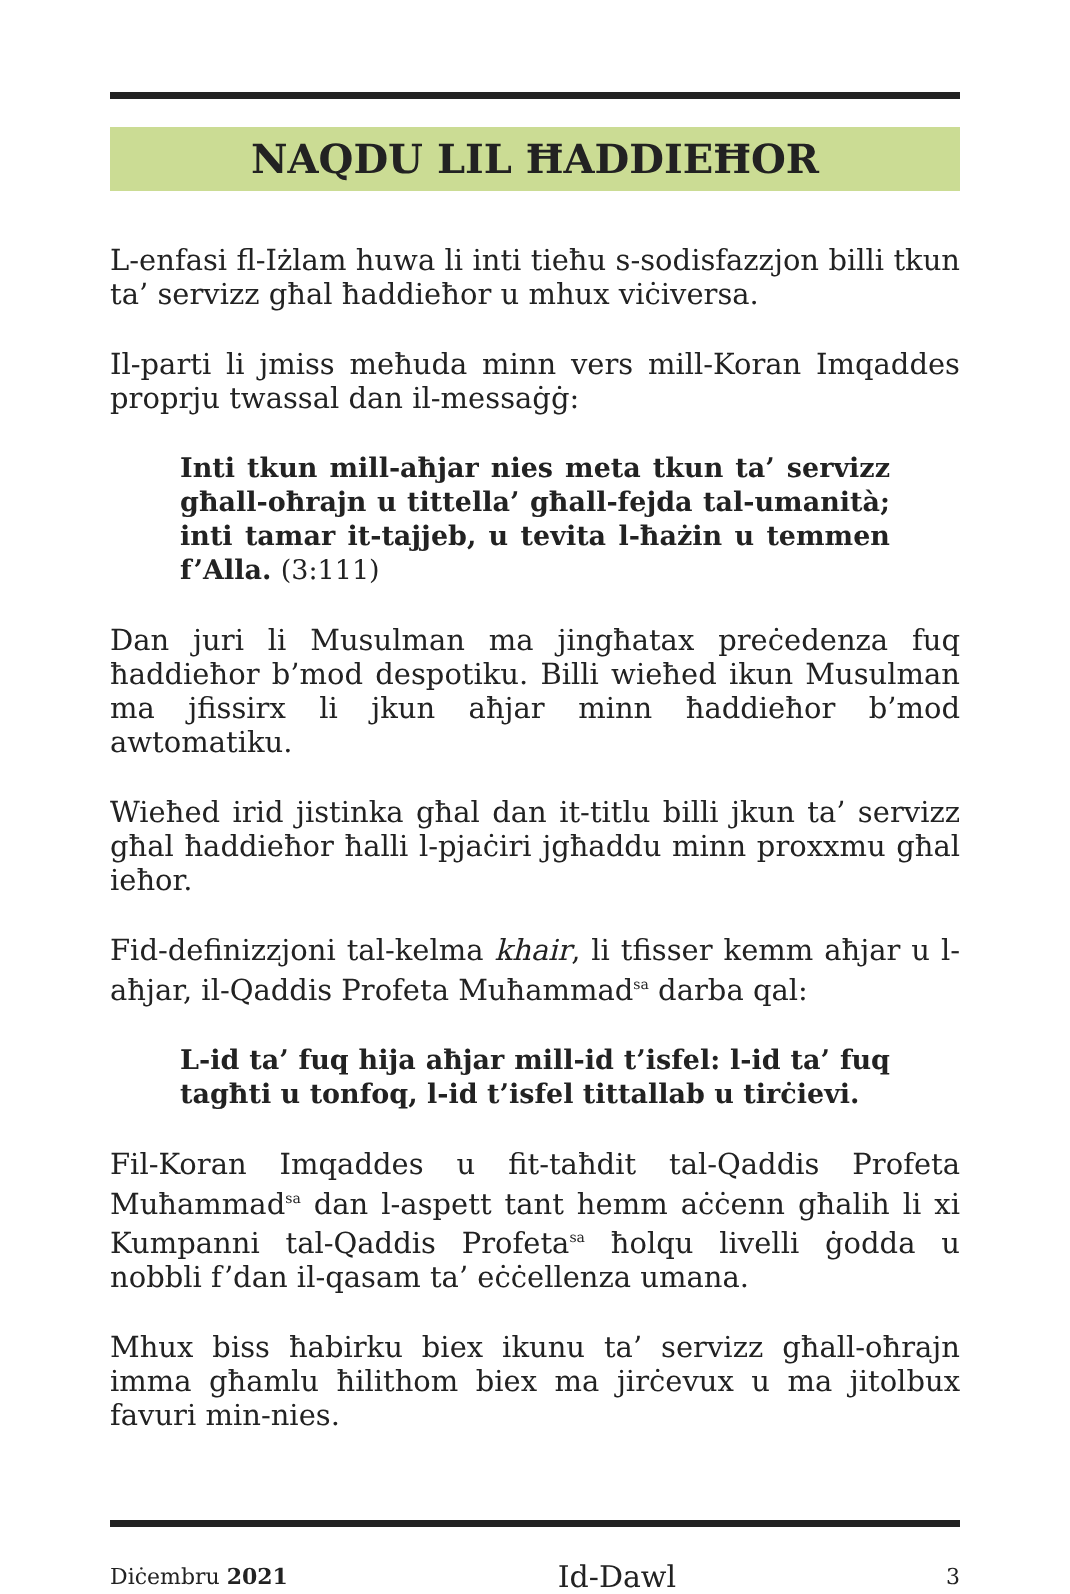NAQDU LIL ĦADDIEĦOR
L-enfasi fl-Iżlam huwa li inti tieħu s-sodisfazzjon billi tkun ta’ servizz għal ħaddieħor u mhux viċiversa.
Il-parti li jmiss meħuda minn vers mill-Koran Imqaddes proprju twassal dan il-messaġġ:
Inti tkun mill-aħjar nies meta tkun ta’ servizz għall-oħrajn u tittella’ għall-fejda tal-umanità; inti tamar it-tajjeb, u tevita l-ħażin u temmen f’Alla. (3:111)
Dan juri li Musulman ma jingħatax preċedenza fuq ħaddieħor b’mod despotiku. Billi wieħed ikun Musulman ma jfissirx li jkun aħjar minn ħaddieħor b’mod awtomatiku.
Wieħed irid jistinka għal dan it-titlu billi jkun ta’ servizz għal ħaddieħor ħalli l-pjaċiri jgħaddu minn proxxmu għal ieħor.
Fid-definizzjoni tal-kelma khair, li tfisser kemm aħjar u l-aħjar, il-Qaddis Profeta Muħammad<sup>sa</sup> darba qal:
L-id ta’ fuq hija aħjar mill-id t’isfel: l-id ta’ fuq tagħti u tonfoq, l-id t’isfel tittallab u tirċievi.
Fil-Koran Imqaddes u fit-taħdit tal-Qaddis Profeta Muħammad<sup>sa</sup> dan l-aspett tant hemm aċċenn għalih li xi Kumpanni tal-Qaddis Profeta<sup>sa</sup> ħolqu livelli ġodda u nobbli f’dan il-qasam ta’ eċċellenza umana.
Mhux biss ħabirku biex ikunu ta’ servizz għall-oħrajn imma għamlu ħilithom biex ma jirċevux u ma jitolbux favuri min-nies.
Diċembru 2021
Id-Dawl
3